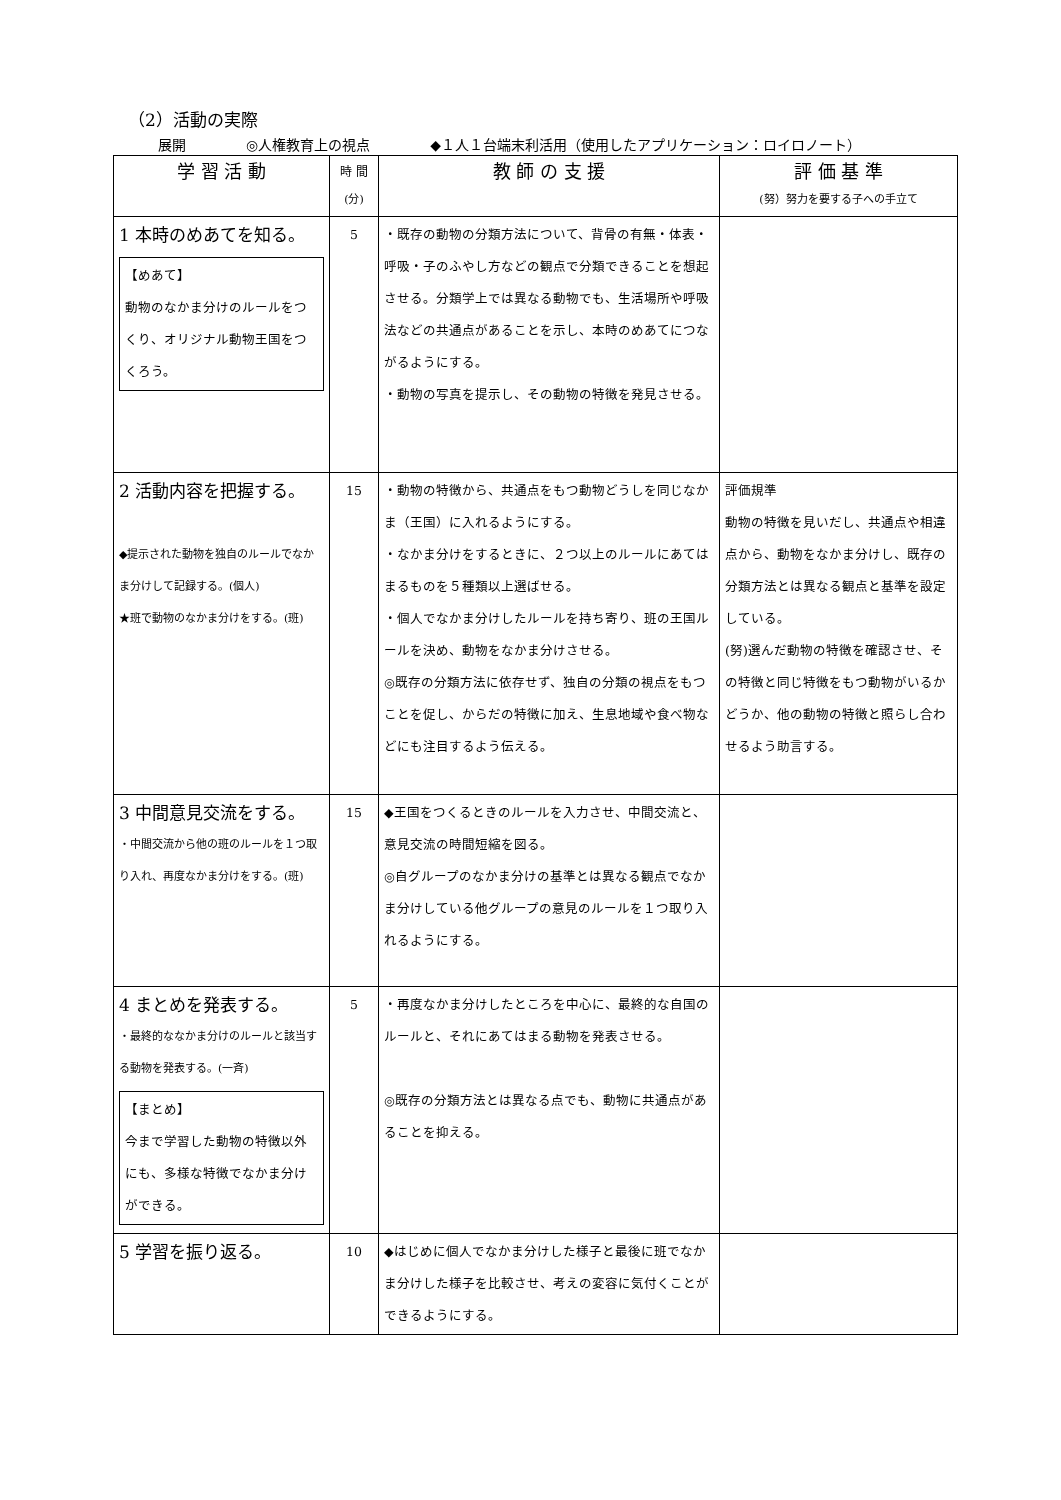（2）活動の実際
展開 ◎人権教育上の視点 ◆１人１台端末利活用（使用したアプリケーション：ロイロノート）
| 学 習 活 動 | 時 間 (分) | 教 師 の 支 援 | 評 価 基 準 (努）努力を要する子への手立て |
| --- | --- | --- | --- |
| 1 本時のめあてを知る。 【めあて】 動物のなかま分けのルールをつくり、オリジナル動物王国をつくろう。 | 5 | ・既存の動物の分類方法について、背骨の有無・体表・呼吸・子のふやし方などの観点で分類できることを想起させる。分類学上では異なる動物でも、生活場所や呼吸法などの共通点があることを示し、本時のめあてにつながるようにする。 ・動物の写真を提示し、その動物の特徴を発見させる。 | |
| 2 活動内容を把握する。 ◆提示された動物を独自のルールでなかま分けして記録する。(個人) ★班で動物のなかま分けをする。(班) | 15 | ・動物の特徴から、共通点をもつ動物どうしを同じなかま（王国）に入れるようにする。 ・なかま分けをするときに、２つ以上のルールにあてはまるものを５種類以上選ばせる。 ・個人でなかま分けしたルールを持ち寄り、班の王国ルールを決め、動物をなかま分けさせる。 ◎既存の分類方法に依存せず、独自の分類の視点をもつことを促し、からだの特徴に加え、生息地域や食べ物などにも注目するよう伝える。 | 評価規準 動物の特徴を見いだし、共通点や相違点から、動物をなかま分けし、既存の分類方法とは異なる観点と基準を設定している。 (努)選んだ動物の特徴を確認させ、その特徴と同じ特徴をもつ動物がいるかどうか、他の動物の特徴と照らし合わせるよう助言する。 |
| 3 中間意見交流をする。 ・中間交流から他の班のルールを１つ取り入れ、再度なかま分けをする。(班) | 15 | ◆王国をつくるときのルールを入力させ、中間交流と、意見交流の時間短縮を図る。 ◎自グループのなかま分けの基準とは異なる観点でなかま分けしている他グループの意見のルールを１つ取り入れるようにする。 | |
| 4 まとめを発表する。 ・最終的ななかま分けのルールと該当する動物を発表する。(一斉) 【まとめ】 今まで学習した動物の特徴以外にも、多様な特徴でなかま分けができる。 | 5 | ・再度なかま分けしたところを中心に、最終的な自国のルールと、それにあてはまる動物を発表させる。 ◎既存の分類方法とは異なる点でも、動物に共通点があることを抑える。 | |
| 5 学習を振り返る。 | 10 | ◆はじめに個人でなかま分けした様子と最後に班でなかま分けした様子を比較させ、考えの変容に気付くことができるようにする。 | |